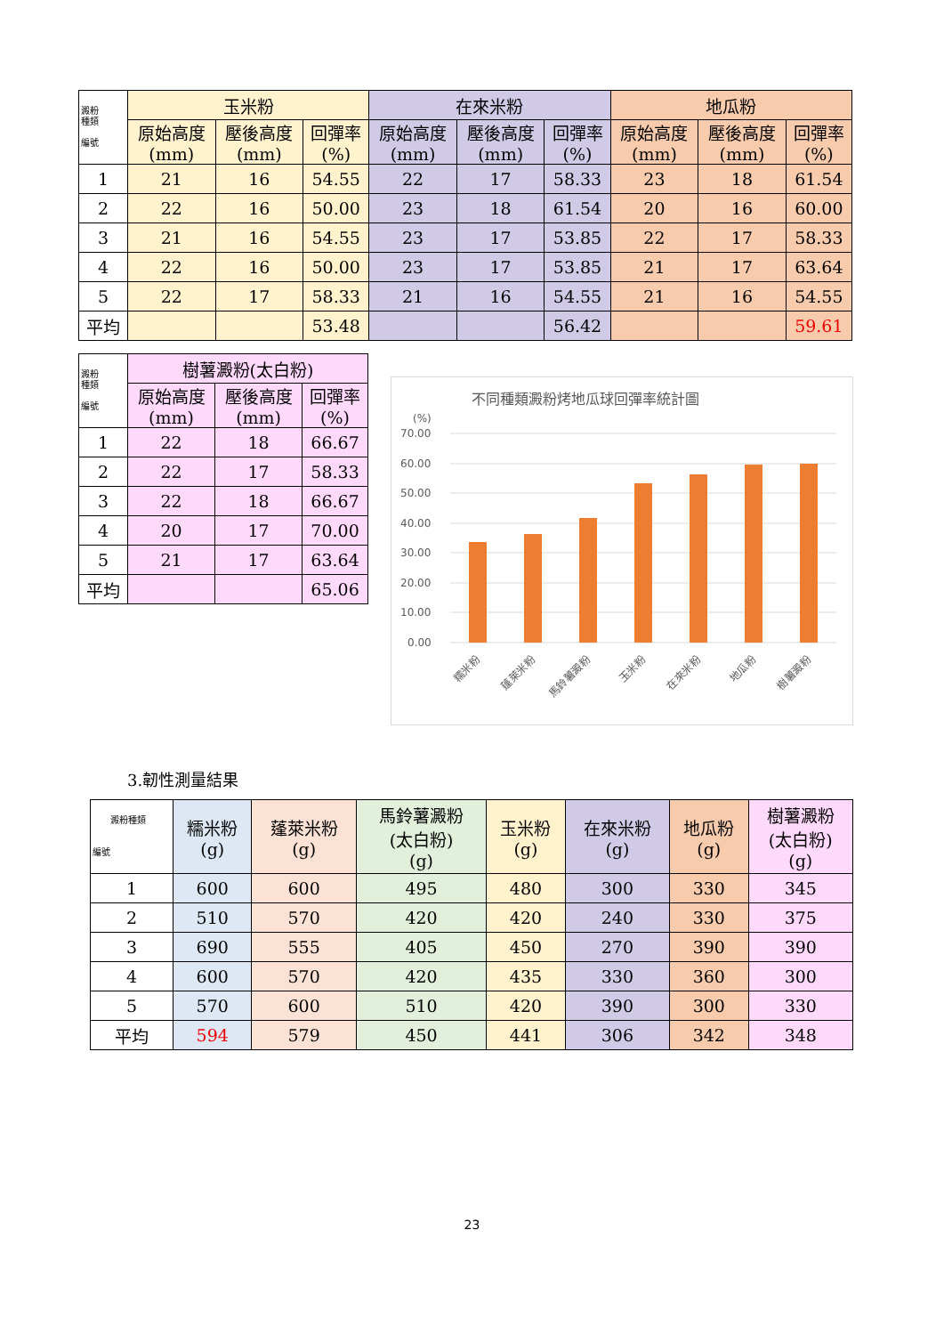| 澱粉 種類 編號 | 玉米粉 | | | 在來米粉 | | | 地瓜粉 | | |
| | 原始高度 (mm) | 壓後高度 (mm) | 回彈率 (%) | 原始高度 (mm) | 壓後高度 (mm) | 回彈率 (%) | 原始高度 (mm) | 壓後高度 (mm) | 回彈率 (%) |
| 1 | 21 | 16 | 54.55 | 22 | 17 | 58.33 | 23 | 18 | 61.54 |
| 2 | 22 | 16 | 50.00 | 23 | 18 | 61.54 | 20 | 16 | 60.00 |
| 3 | 21 | 16 | 54.55 | 23 | 17 | 53.85 | 22 | 17 | 58.33 |
| 4 | 22 | 16 | 50.00 | 23 | 17 | 53.85 | 21 | 17 | 63.64 |
| 5 | 22 | 17 | 58.33 | 21 | 16 | 54.55 | 21 | 16 | 54.55 |
| 平均 | | | 53.48 | | | 56.42 | | | 59.61 |
| 澱粉 種類 編號 | 樹薯澱粉(太白粉) | | |
| | 原始高度 (mm) | 壓後高度 (mm) | 回彈率 (%) |
| 1 | 22 | 18 | 66.67 |
| 2 | 22 | 17 | 58.33 |
| 3 | 22 | 18 | 66.67 |
| 4 | 20 | 17 | 70.00 |
| 5 | 21 | 17 | 63.64 |
| 平均 | | | 65.06 |
不同種類澱粉烤地瓜球回彈率統計圖
(%)
70.00
60.00
50.00
40.00
30.00
20.00
10.00
0.00
糯米粉
蓬萊米粉
馬鈴薯澱粉
玉米粉
在來米粉
地瓜粉
樹薯澱粉
3.韌性測量結果
| 澱粉種類 編號 | 糯米粉 (g) | 蓬萊米粉 (g) | 馬鈴薯澱粉 (太白粉) (g) | 玉米粉 (g) | 在來米粉 (g) | 地瓜粉 (g) | 樹薯澱粉 (太白粉) (g) |
| 1 | 600 | 600 | 495 | 480 | 300 | 330 | 345 |
| 2 | 510 | 570 | 420 | 420 | 240 | 330 | 375 |
| 3 | 690 | 555 | 405 | 450 | 270 | 390 | 390 |
| 4 | 600 | 570 | 420 | 435 | 330 | 360 | 300 |
| 5 | 570 | 600 | 510 | 420 | 390 | 300 | 330 |
| 平均 | 594 | 579 | 450 | 441 | 306 | 342 | 348 |
23